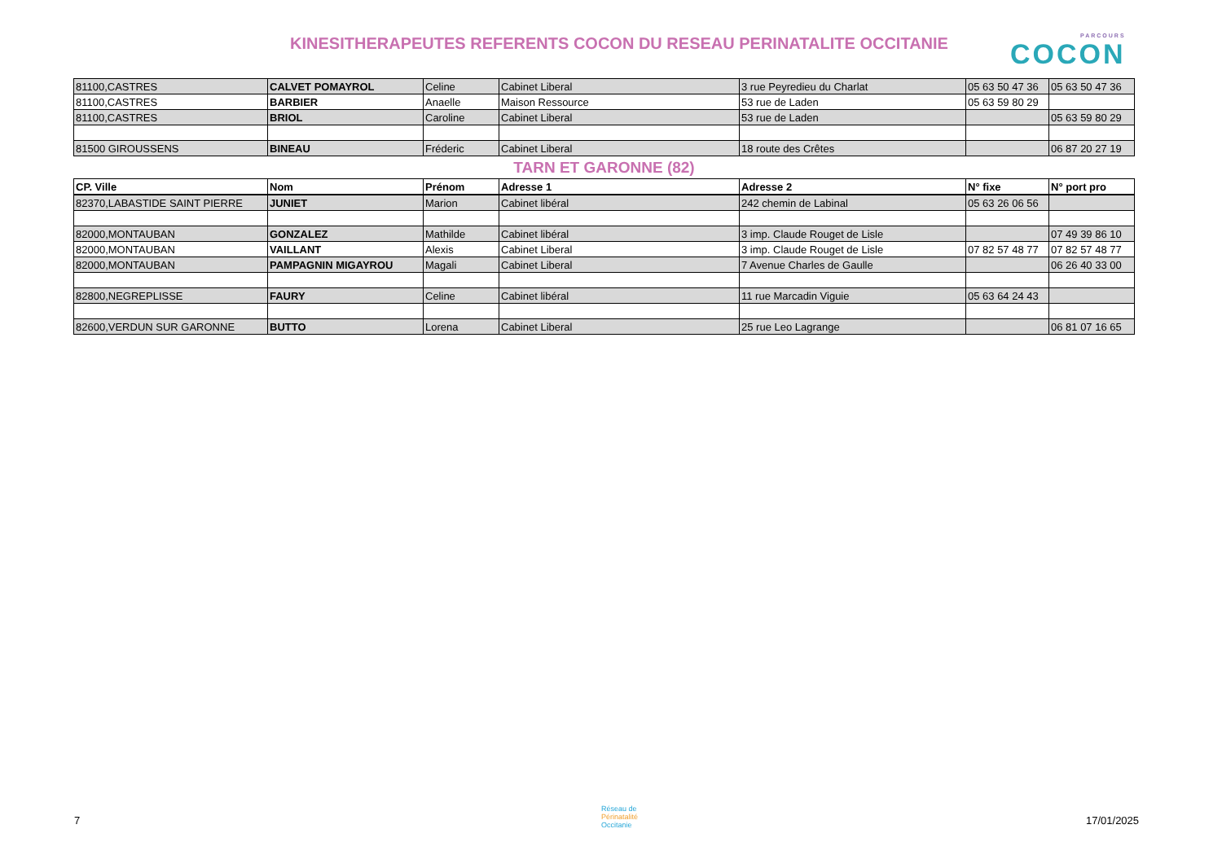KINESITHERAPEUTES REFERENTS COCON DU RESEAU PERINATALITE OCCITANIE PARCOURS
COCON
| 81100,CASTRES | CALVET POMAYROL | Celine | Cabinet Liberal | 3 rue Peyredieu du Charlat | 05 63 50 47 36 | 05 63 50 47 36 |
| 81100,CASTRES | BARBIER | Anaelle | Maison Ressource | 53 rue de Laden | 05 63 59 80 29 | |
| 81100,CASTRES | BRIOL | Caroline | Cabinet Liberal | 53 rue de Laden | | 05 63 59 80 29 |
| 81500 GIROUSSENS | BINEAU | Fréderic | Cabinet Liberal | 18 route des Crêtes | | 06 87 20 27 19 |
TARN ET GARONNE (82)
| CP. Ville | Nom | Prénom | Adresse 1 | Adresse 2 | N° fixe | N° port pro |
| --- | --- | --- | --- | --- | --- | --- |
| 82370,LABASTIDE SAINT PIERRE | JUNIET | Marion | Cabinet libéral | 242 chemin de Labinal | 05 63 26 06 56 | |
| 82000,MONTAUBAN | GONZALEZ | Mathilde | Cabinet libéral | 3 imp. Claude Rouget de Lisle | | 07 49 39 86 10 |
| 82000,MONTAUBAN | VAILLANT | Alexis | Cabinet Liberal | 3 imp. Claude Rouget de Lisle | 07 82 57 48 77 | 07 82 57 48 77 |
| 82000,MONTAUBAN | PAMPAGNIN MIGAYROU | Magali | Cabinet Liberal | 7 Avenue Charles de Gaulle | | 06 26 40 33 00 |
| 82800,NEGREPLISSE | FAURY | Celine | Cabinet libéral | 11 rue Marcadin Viguie | 05 63 64 24 43 | |
| 82600,VERDUN SUR GARONNE | BUTTO | Lorena | Cabinet Liberal | 25 rue Leo Lagrange | | 06 81 07 16 65 |
7
Réseau de
Périnatalité
Occitanie
17/01/2025